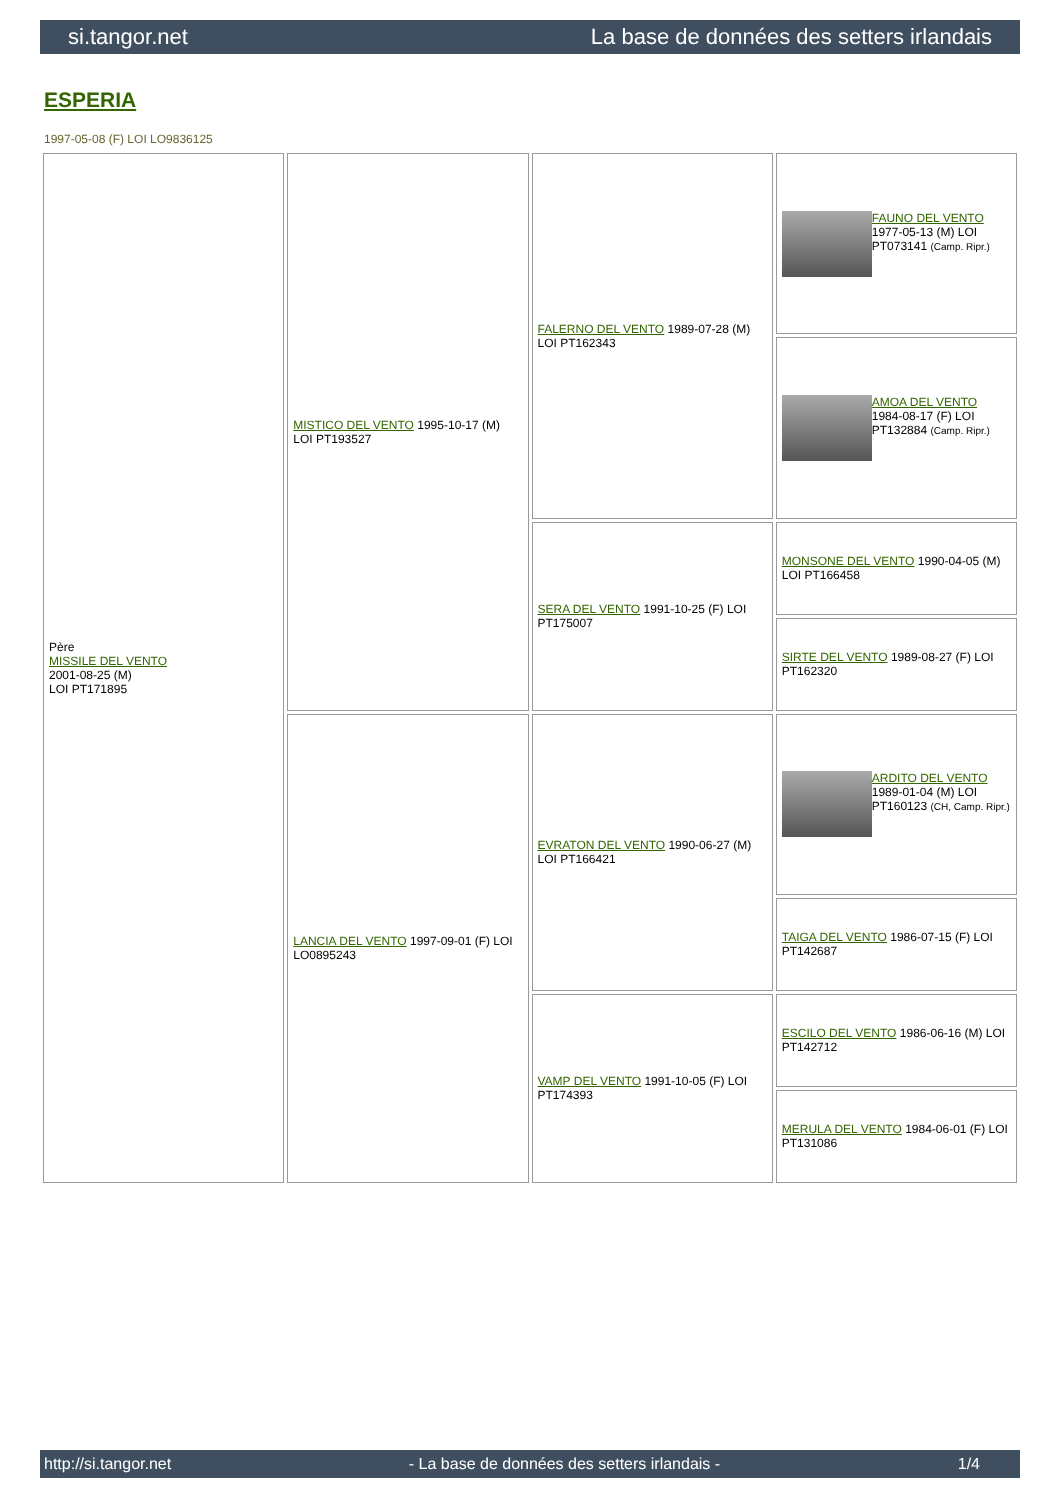si.tangor.net La base de données des setters irlandais
ESPERIA
1997-05-08 (F) LOI LO9836125
| Père MISSILE DEL VENTO 2001-08-25 (M) LOI PT171895 | MISTICO DEL VENTO 1995-10-17 (M) LOI PT193527 | FALERNO DEL VENTO 1989-07-28 (M) LOI PT162343 | FAUNO DEL VENTO 1977-05-13 (M) LOI PT073141 (Camp. Ripr.) |
| | | | AMOA DEL VENTO 1984-08-17 (F) LOI PT132884 (Camp. Ripr.) |
| | | SERA DEL VENTO 1991-10-25 (F) LOI PT175007 | MONSONE DEL VENTO 1990-04-05 (M) LOI PT166458 |
| | | | SIRTE DEL VENTO 1989-08-27 (F) LOI PT162320 |
| | LANCIA DEL VENTO 1997-09-01 (F) LOI LO0895243 | EVRATON DEL VENTO 1990-06-27 (M) LOI PT166421 | ARDITO DEL VENTO 1989-01-04 (M) LOI PT160123 (CH, Camp. Ripr.) |
| | | | TAIGA DEL VENTO 1986-07-15 (F) LOI PT142687 |
| | | VAMP DEL VENTO 1991-10-05 (F) LOI PT174393 | ESCILO DEL VENTO 1986-06-16 (M) LOI PT142712 |
| | | | MERULA DEL VENTO 1984-06-01 (F) LOI PT131086 |
http://si.tangor.net - La base de données des setters irlandais - 1/4